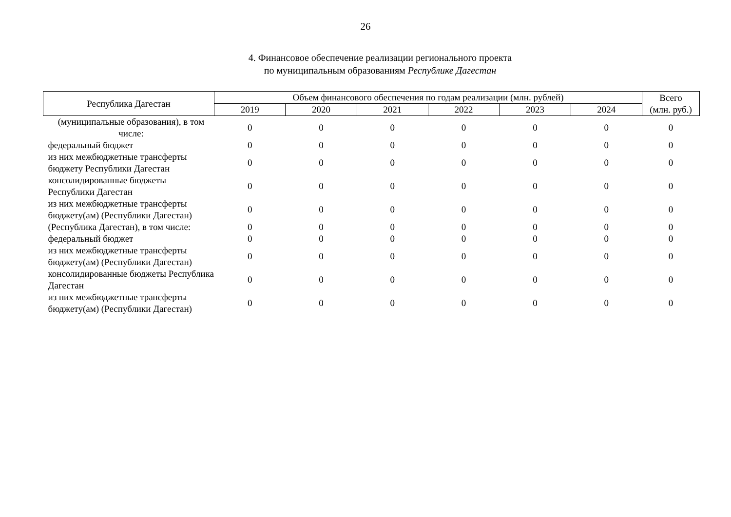26
4. Финансовое обеспечение реализации регионального проекта
по муниципальным образованиям Республике Дагестан
| Республика Дагестан | Объем финансового обеспечения по годам реализации (млн. рублей) | | | | | | Всего (млн. руб.) |
| --- | --- | --- | --- | --- | --- | --- | --- |
| | 2019 | 2020 | 2021 | 2022 | 2023 | 2024 | |
| (муниципальные образования), в том числе: | 0 | 0 | 0 | 0 | 0 | 0 | 0 |
| федеральный бюджет | 0 | 0 | 0 | 0 | 0 | 0 | 0 |
| из них межбюджетные трансферты бюджету Республики Дагестан | 0 | 0 | 0 | 0 | 0 | 0 | 0 |
| консолидированные бюджеты Республики Дагестан | 0 | 0 | 0 | 0 | 0 | 0 | 0 |
| из них межбюджетные трансферты бюджету(ам) (Республики Дагестан) | 0 | 0 | 0 | 0 | 0 | 0 | 0 |
| (Республика Дагестан), в том числе: | 0 | 0 | 0 | 0 | 0 | 0 | 0 |
| федеральный бюджет | 0 | 0 | 0 | 0 | 0 | 0 | 0 |
| из них межбюджетные трансферты бюджету(ам) (Республики Дагестан) | 0 | 0 | 0 | 0 | 0 | 0 | 0 |
| консолидированные бюджеты Республика Дагестан | 0 | 0 | 0 | 0 | 0 | 0 | 0 |
| из них межбюджетные трансферты бюджету(ам) (Республики Дагестан) | 0 | 0 | 0 | 0 | 0 | 0 | 0 |